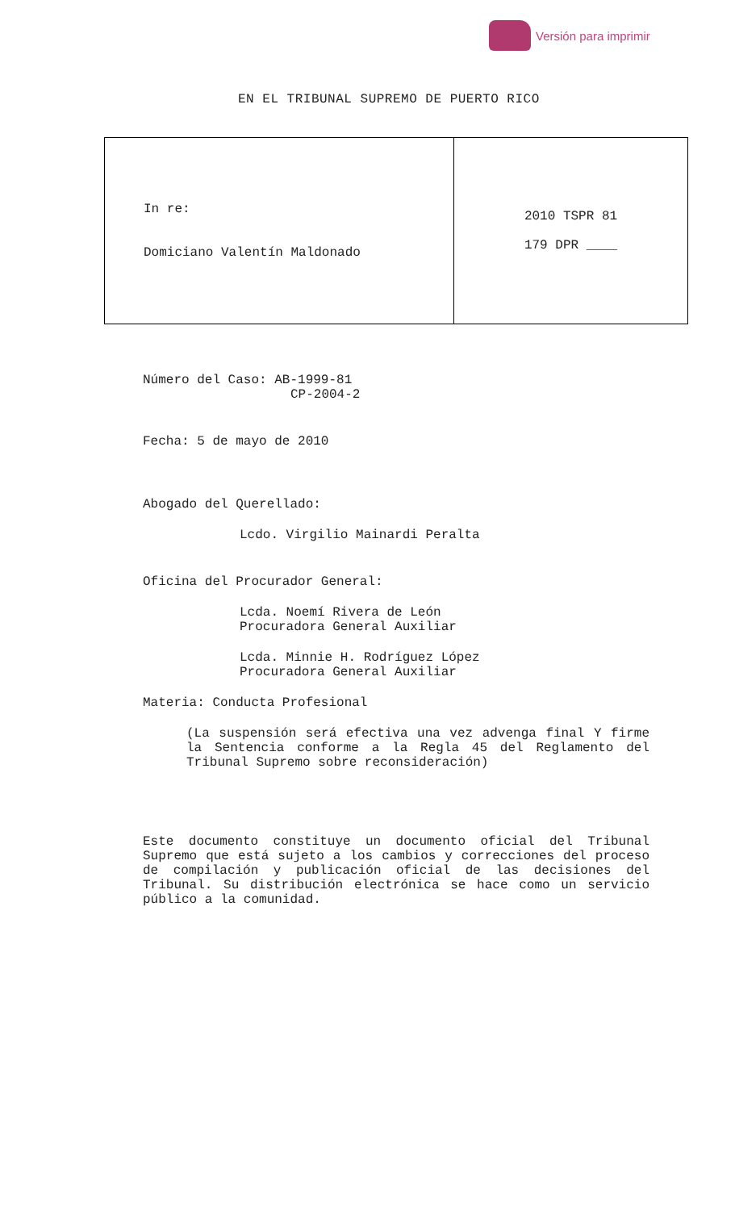Versión para imprimir
EN EL TRIBUNAL SUPREMO DE PUERTO RICO
| In re: Domiciano Valentín Maldonado | 2010 TSPR 81 179 DPR ____ |
Número del Caso: AB-1999-81
CP-2004-2
Fecha: 5 de mayo de 2010
Abogado del Querellado:
Lcdo. Virgilio Mainardi Peralta
Oficina del Procurador General:
Lcda. Noemí Rivera de León
Procuradora General Auxiliar
Lcda. Minnie H. Rodríguez López
Procuradora General Auxiliar
Materia: Conducta Profesional
(La suspensión será efectiva una vez advenga final Y firme la Sentencia conforme a la Regla 45 del Reglamento del Tribunal Supremo sobre reconsideración)
Este documento constituye un documento oficial del Tribunal Supremo que está sujeto a los cambios y correcciones del proceso de compilación y publicación oficial de las decisiones del Tribunal. Su distribución electrónica se hace como un servicio público a la comunidad.